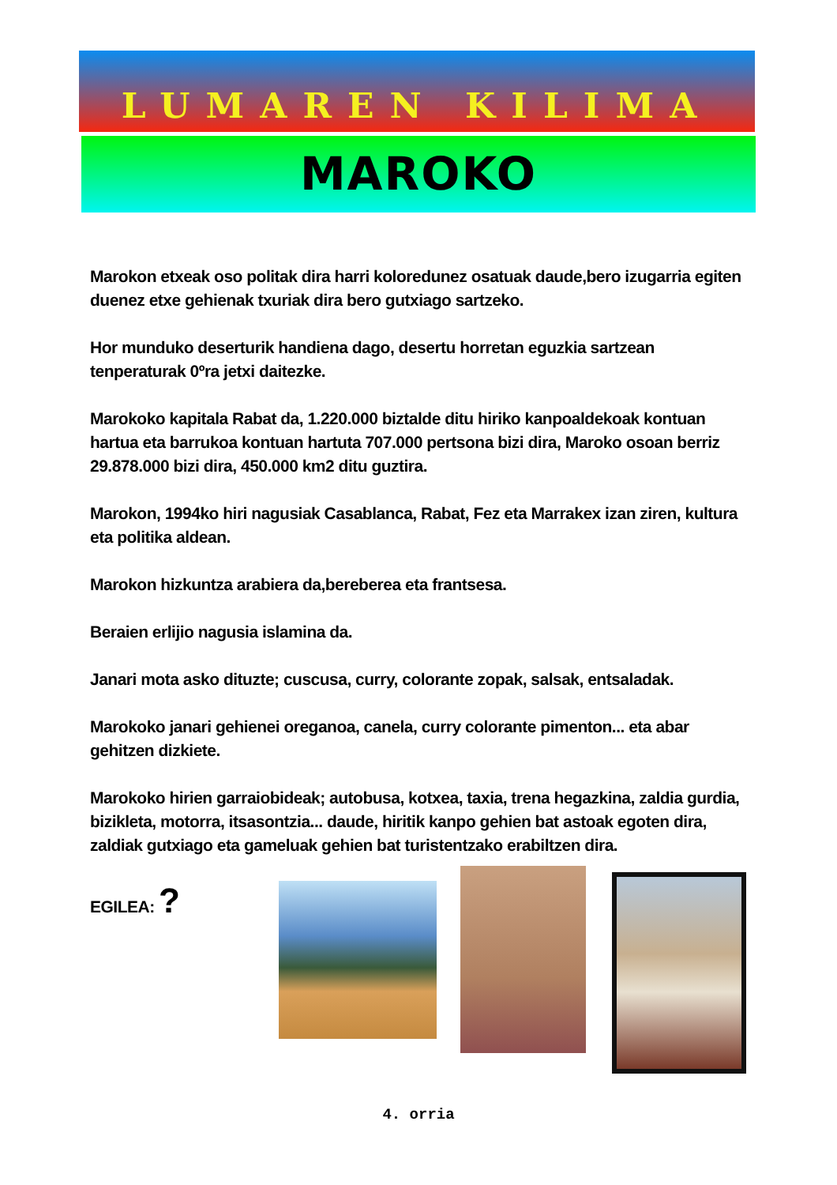LUMAREN KILIMA
MAROKO
Marokon etxeak oso politak dira harri koloredunez osatuak daude,bero izugarria egiten duenez etxe gehienak txuriak dira bero gutxiago sartzeko.
Hor munduko deserturik handiena dago, desertu horretan eguzkia sartzean tenperaturak 0ºra jetxi daitezke.
Marokoko kapitala Rabat da, 1.220.000 biztalde ditu hiriko kanpoaldekoak kontuan hartua eta barrukoa kontuan hartuta 707.000 pertsona bizi dira, Maroko osoan berriz 29.878.000 bizi dira, 450.000 km2 ditu guztira.
Marokon, 1994ko hiri nagusiak Casablanca, Rabat, Fez eta Marrakex izan ziren, kultura eta politika aldean.
Marokon hizkuntza arabiera da,bereberea eta frantsesa.
Beraien erlijio nagusia islamina da.
Janari mota asko dituzte; cuscusa, curry, colorante zopak, salsak, entsaladak.
Marokoko janari gehienei oreganoa, canela, curry colorante pimenton... eta abar gehitzen dizkiete.
Marokoko hirien garraiobideak; autobusa, kotxea, taxia, trena hegazkina, zaldia gurdia, bizikleta, motorra, itsasontzia... daude, hiritik kanpo gehien bat astoak egoten dira, zaldiak gutxiago eta gameluak gehien bat turistentzako erabiltzen dira.
EGILEA: ?
4. orria